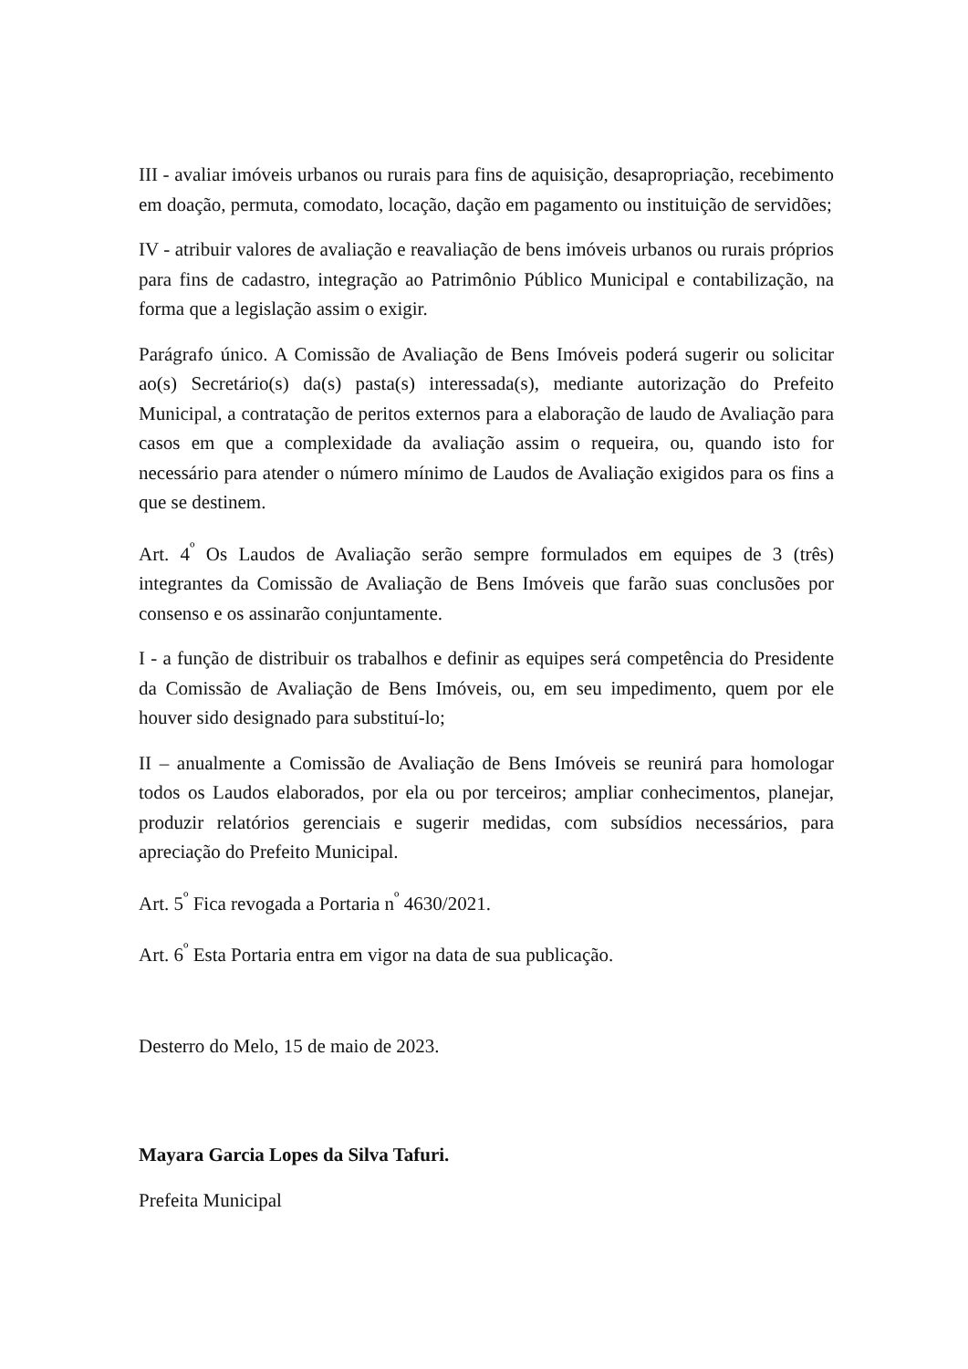III - avaliar imóveis urbanos ou rurais para fins de aquisição, desapropriação, recebimento em doação, permuta, comodato, locação, dação em pagamento ou instituição de servidões;
IV - atribuir valores de avaliação e reavaliação de bens imóveis urbanos ou rurais próprios para fins de cadastro, integração ao Patrimônio Público Municipal e contabilização, na forma que a legislação assim o exigir.
Parágrafo único. A Comissão de Avaliação de Bens Imóveis poderá sugerir ou solicitar ao(s) Secretário(s) da(s) pasta(s) interessada(s), mediante autorização do Prefeito Municipal, a contratação de peritos externos para a elaboração de laudo de Avaliação para casos em que a complexidade da avaliação assim o requeira, ou, quando isto for necessário para atender o número mínimo de Laudos de Avaliação exigidos para os fins a que se destinem.
Art. 4<sup>º</sup> Os Laudos de Avaliação serão sempre formulados em equipes de 3 (três) integrantes da Comissão de Avaliação de Bens Imóveis que farão suas conclusões por consenso e os assinarão conjuntamente.
I - a função de distribuir os trabalhos e definir as equipes será competência do Presidente da Comissão de Avaliação de Bens Imóveis, ou, em seu impedimento, quem por ele houver sido designado para substituí-lo;
II – anualmente a Comissão de Avaliação de Bens Imóveis se reunirá para homologar todos os Laudos elaborados, por ela ou por terceiros; ampliar conhecimentos, planejar, produzir relatórios gerenciais e sugerir medidas, com subsídios necessários, para apreciação do Prefeito Municipal.
Art. 5<sup>º</sup> Fica revogada a Portaria n<sup>º</sup> 4630/2021.
Art. 6<sup>º</sup> Esta Portaria entra em vigor na data de sua publicação.
Desterro do Melo, 15 de maio de 2023.
Mayara Garcia Lopes da Silva Tafuri.
Prefeita Municipal